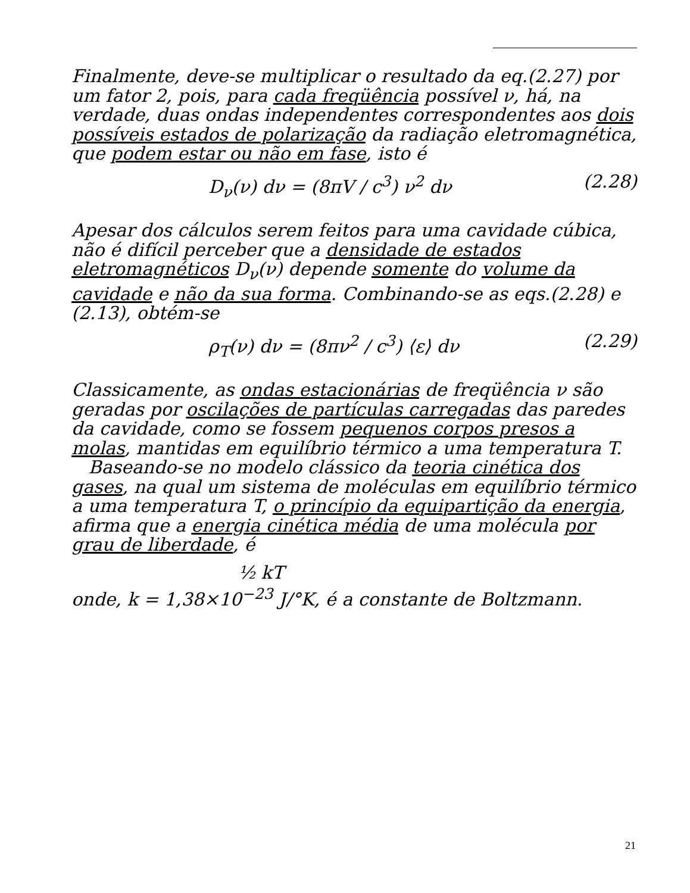Finalmente, deve-se multiplicar o resultado da eq.(2.27) por um fator 2, pois, para cada freqüência possível ν, há, na verdade, duas ondas independentes correspondentes aos dois possíveis estados de polarização da radiação eletromagnética, que podem estar ou não em fase, isto é
D<sub>ν</sub>(ν) dν = (8πV / c<sup>3</sup>) ν<sup>2</sup> dν (2.28)
Apesar dos cálculos serem feitos para uma cavidade cúbica, não é difícil perceber que a densidade de estados eletromagnéticos D<sub>ν</sub>(ν) depende somente do volume da cavidade e não da sua forma. Combinando-se as eqs.(2.28) e (2.13), obtém-se
ρ<sub>T</sub>(ν) dν = (8πν<sup>2</sup> / c<sup>3</sup>) ⟨ε⟩ dν (2.29)
Classicamente, as ondas estacionárias de freqüência ν são geradas por oscilações de partículas carregadas das paredes da cavidade, como se fossem pequenos corpos presos a molas, mantidas em equilíbrio térmico a uma temperatura T.
Baseando-se no modelo clássico da teoria cinética dos gases, na qual um sistema de moléculas em equilíbrio térmico a uma temperatura T, o princípio da equipartição da energia, afirma que a energia cinética média de uma molécula por grau de liberdade, é
½ kT
onde, k = 1,38×10<sup>−23</sup> J/°K, é a constante de Boltzmann.
21